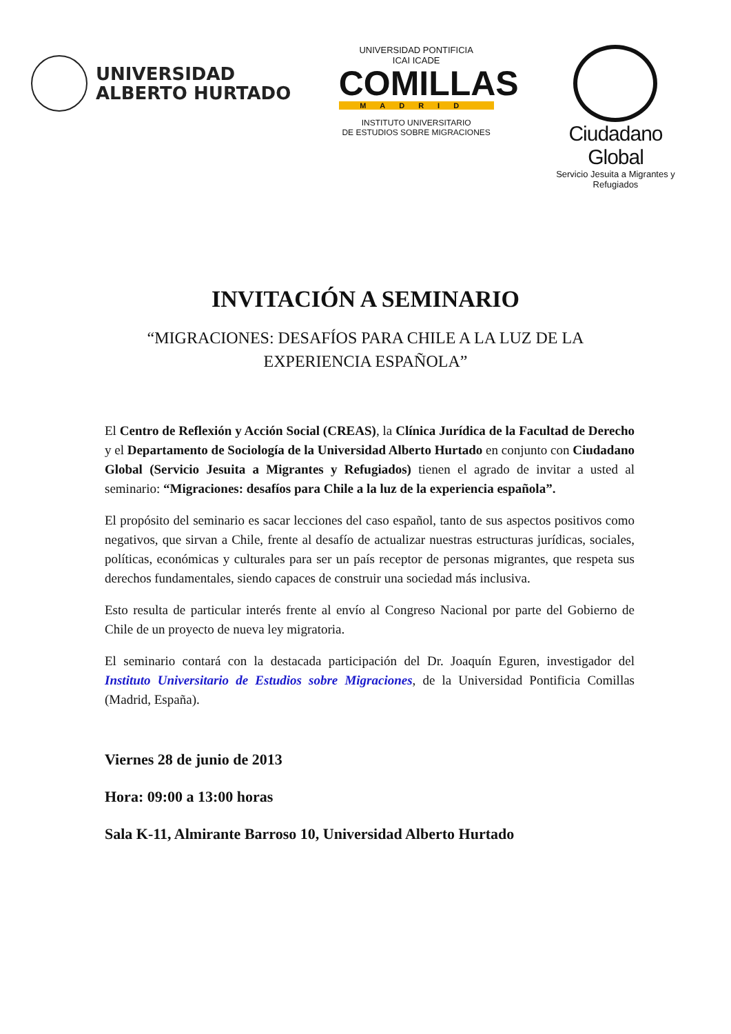UNIVERSIDAD
ALBERTO HURTADO
UNIVERSIDAD PONTIFICIA
ICAI ICADE
COMILLAS
MADRID
INSTITUTO UNIVERSITARIO
DE ESTUDIOS SOBRE MIGRACIONES
Ciudadano Global
Servicio Jesuita a Migrantes y Refugiados
INVITACIÓN A SEMINARIO
“MIGRACIONES: DESAFÍOS PARA CHILE A LA LUZ DE LA
EXPERIENCIA ESPAÑOLA”
El Centro de Reflexión y Acción Social (CREAS), la Clínica Jurídica de la Facultad de Derecho y el Departamento de Sociología de la Universidad Alberto Hurtado en conjunto con Ciudadano Global (Servicio Jesuita a Migrantes y Refugiados) tienen el agrado de invitar a usted al seminario: “Migraciones: desafíos para Chile a la luz de la experiencia española”.
El propósito del seminario es sacar lecciones del caso español, tanto de sus aspectos positivos como negativos, que sirvan a Chile, frente al desafío de actualizar nuestras estructuras jurídicas, sociales, políticas, económicas y culturales para ser un país receptor de personas migrantes, que respeta sus derechos fundamentales, siendo capaces de construir una sociedad más inclusiva.
Esto resulta de particular interés frente al envío al Congreso Nacional por parte del Gobierno de Chile de un proyecto de nueva ley migratoria.
El seminario contará con la destacada participación del Dr. Joaquín Eguren, investigador del Instituto Universitario de Estudios sobre Migraciones, de la Universidad Pontificia Comillas (Madrid, España).
Viernes 28 de junio de 2013
Hora: 09:00 a 13:00 horas
Sala K-11, Almirante Barroso 10, Universidad Alberto Hurtado